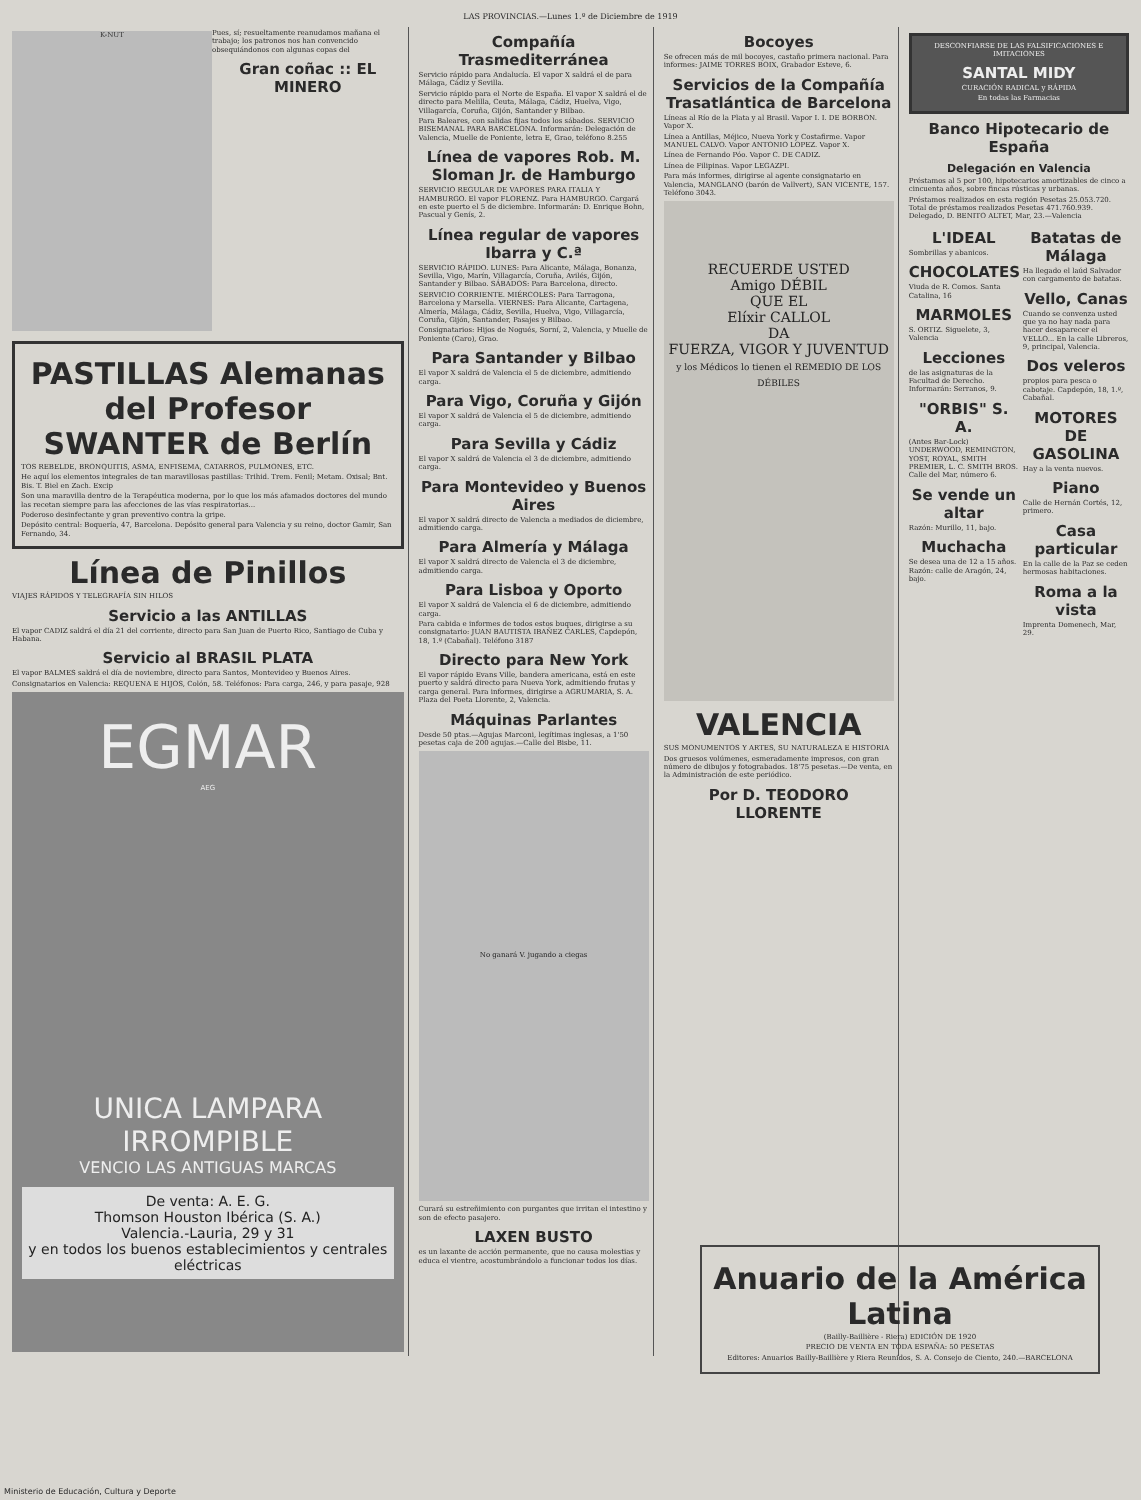LAS PROVINCIAS.—Lunes 1.º de Diciembre de 1919
K-NUT
Pues, sí; resueltamente reanudamos mañana el trabajo; los patronos nos han convencido obsequiándonos con algunas copas del
Gran coñac :: EL MINERO
PASTILLAS Alemanas del Profesor SWANTER de Berlín
TOS REBELDE, BRONQUITIS, ASMA, ENFISEMA, CATARROS, PULMONES, ETC.
He aquí los elementos integrales de tan maravillosas pastillas: Trihid. Trem. Fenil; Metam. Oxisal; Bnt. Bis. T. Biel en Zach. Excip
Son una maravilla dentro de la Terapéutica moderna, por lo que los más afamados doctores del mundo las recetan siempre para las afecciones de las vías respiratorias...
Poderoso desinfectante y gran preventivo contra la gripe.
Depósito central: Boquería, 47, Barcelona. Depósito general para Valencia y su reino, doctor Gamir, San Fernando, 34.
Línea de Pinillos
VIAJES RÁPIDOS Y TELEGRAFÍA SIN HILOS
Servicio a las ANTILLAS
El vapor CADIZ saldrá el día 21 del corriente, directo para San Juan de Puerto Rico, Santiago de Cuba y Habana.
Servicio al BRASIL PLATA
El vapor BALMES saldrá el día de noviembre, directo para Santos, Montevideo y Buenos Aires.
Consignatarios en Valencia: REQUENA E HIJOS, Colón, 58. Teléfonos: Para carga, 246, y para pasaje, 928
EGMAR
AEG
UNICA LAMPARA IRROMPIBLE
VENCIO LAS ANTIGUAS MARCAS
De venta: A. E. G.
Thomson Houston Ibérica (S. A.)
Valencia.-Lauria, 29 y 31
y en todos los buenos establecimientos y centrales eléctricas
Compañía Trasmediterránea
Servicio rápido para Andalucía. El vapor X saldrá el de para Málaga, Cádiz y Sevilla.
Servicio rápido para el Norte de España. El vapor X saldrá el de directo para Melilla, Ceuta, Málaga, Cádiz, Huelva, Vigo, Villagarcía, Coruña, Gijón, Santander y Bilbao.
Para Baleares, con salidas fijas todos los sábados. SERVICIO BISEMANAL PARA BARCELONA. Informarán: Delegación de Valencia, Muelle de Poniente, letra E, Grao, teléfono 8.255
Línea de vapores Rob. M. Sloman Jr. de Hamburgo
SERVICIO REGULAR DE VAPORES PARA ITALIA Y HAMBURGO. El vapor FLORENZ. Para HAMBURGO. Cargará en este puerto el 5 de diciembre. Informarán: D. Enrique Bohn, Pascual y Genís, 2.
Línea regular de vapores Ibarra y C.ª
SERVICIO RÁPIDO. LUNES: Para Alicante, Málaga, Bonanza, Sevilla, Vigo, Marín, Villagarcía, Coruña, Avilés, Gijón, Santander y Bilbao. SÁBADOS: Para Barcelona, directo.
SERVICIO CORRIENTE. MIÉRCOLES: Para Tarragona, Barcelona y Marsella. VIERNES: Para Alicante, Cartagena, Almería, Málaga, Cádiz, Sevilla, Huelva, Vigo, Villagarcía, Coruña, Gijón, Santander, Pasajes y Bilbao.
Consignatarios: Hijos de Nogués, Sorní, 2, Valencia, y Muelle de Poniente (Caro), Grao.
Para Santander y Bilbao
El vapor X saldrá de Valencia el 5 de diciembre, admitiendo carga.
Para Vigo, Coruña y Gijón
El vapor X saldrá de Valencia el 5 de diciembre, admitiendo carga.
Para Sevilla y Cádiz
El vapor X saldrá de Valencia el 3 de diciembre, admitiendo carga.
Para Montevideo y Buenos Aires
El vapor X saldrá directo de Valencia a mediados de diciembre, admitiendo carga.
Para Almería y Málaga
El vapor X saldrá directo de Valencia el 3 de diciembre, admitiendo carga.
Para Lisboa y Oporto
El vapor X saldrá de Valencia el 6 de diciembre, admitiendo carga.
Para cabida e informes de todos estos buques, dirigirse a su consignatario: JUAN BAUTISTA IBAÑEZ CARLES, Capdepón, 18, 1.º (Cabañal). Teléfono 3187
Directo para New York
El vapor rápido Evans Ville, bandera americana, está en este puerto y saldrá directo para Nueva York, admitiendo frutas y carga general. Para informes, dirigirse a AGRUMARIA, S. A. Plaza del Poeta Llorente, 2, Valencia.
Máquinas Parlantes
Desde 50 ptas.—Agujas Marconi, legítimas inglesas, a 1'50 pesetas caja de 200 agujas.—Calle del Bisbe, 11.
No ganará V. jugando a ciegas
Curará su estreñimiento con purgantes que irritan el intestino y son de efecto pasajero.
LAXEN BUSTO
es un laxante de acción permanente, que no causa molestias y educa el vientre, acostumbrándolo a funcionar todos los días.
Bocoyes
Se ofrecen más de mil bocoyes, castaño primera nacional. Para informes: JAIME TORRES BOIX, Grabador Esteve, 6.
Servicios de la Compañía Trasatlántica de Barcelona
Líneas al Río de la Plata y al Brasil. Vapor I. I. DE BORBON. Vapor X.
Línea a Antillas, Méjico, Nueva York y Costafirme. Vapor MANUEL CALVO. Vapor ANTONIO LOPEZ. Vapor X.
Línea de Fernando Póo. Vapor C. DE CADIZ.
Línea de Filipinas. Vapor LEGAZPI.
Para más informes, dirigirse al agente consignatario en Valencia, MANGLANO (barón de Vallvert), SAN VICENTE, 157. Teléfono 3043.
RECUERDE USTED
Amigo DÉBIL
QUE EL
Elíxir CALLOL
DA
FUERZA, VIGOR Y JUVENTUD
y los Médicos lo tienen el REMEDIO DE LOS DÉBILES
VALENCIA
SUS MONUMENTOS Y ARTES, SU NATURALEZA E HISTORIA
Dos gruesos volúmenes, esmeradamente impresos, con gran número de dibujos y fotograbados. 18'75 pesetas.—De venta, en la Administración de este periódico.
Por D. TEODORO LLORENTE
DESCONFIARSE DE LAS FALSIFICACIONES E IMITACIONES
SANTAL MIDY
CURACIÓN RADICAL y RÁPIDA
En todas las Farmacias
Banco Hipotecario de España
Delegación en Valencia
Préstamos al 5 por 100, hipotecarios amortizables de cinco a cincuenta años, sobre fincas rústicas y urbanas.
Préstamos realizados en esta región Pesetas 25.053.720. Total de préstamos realizados Pesetas 471.760.939. Delegado, D. BENITO ALTET, Mar, 23.—Valencia
L'IDEAL
Sombrillas y abanicos.
CHOCOLATES
Viuda de R. Comos. Santa Catalina, 16
MARMOLES
S. ORTIZ. Siguelete, 3, Valencia
Lecciones
de las asignaturas de la Facultad de Derecho. Informarán: Serranos, 9.
"ORBIS" S. A.
(Antes Bar-Lock) UNDERWOOD, REMINGTON, YOST, ROYAL, SMITH PREMIER, L. C. SMITH BROS. Calle del Mar, número 6.
Se vende un altar
Razón: Murillo, 11, bajo.
Muchacha
Se desea una de 12 a 15 años. Razón: calle de Aragón, 24, bajo.
Batatas de Málaga
Ha llegado el laúd Salvador con cargamento de batatas.
Vello, Canas
Cuando se convenza usted que ya no hay nada para hacer desaparecer el VELLO... En la calle Libreros, 9, principal, Valencia.
Dos veleros
propios para pesca o cabotaje. Capdepón, 18, 1.º, Cabañal.
MOTORES DE GASOLINA
Hay a la venta nuevos.
Piano
Calle de Hernán Cortés, 12, primero.
Casa particular
En la calle de la Paz se ceden hermosas habitaciones.
Roma a la vista
Imprenta Domenech, Mar, 29.
Anuario de la América Latina
(Bailly-Baillière - Riera) EDICIÓN DE 1920
PRECIO DE VENTA EN TODA ESPAÑA: 50 PESETAS
Editores: Anuarios Bailly-Baillière y Riera Reunidos, S. A. Consejo de Ciento, 240.—BARCELONA
Ministerio de Educación, Cultura y Deporte